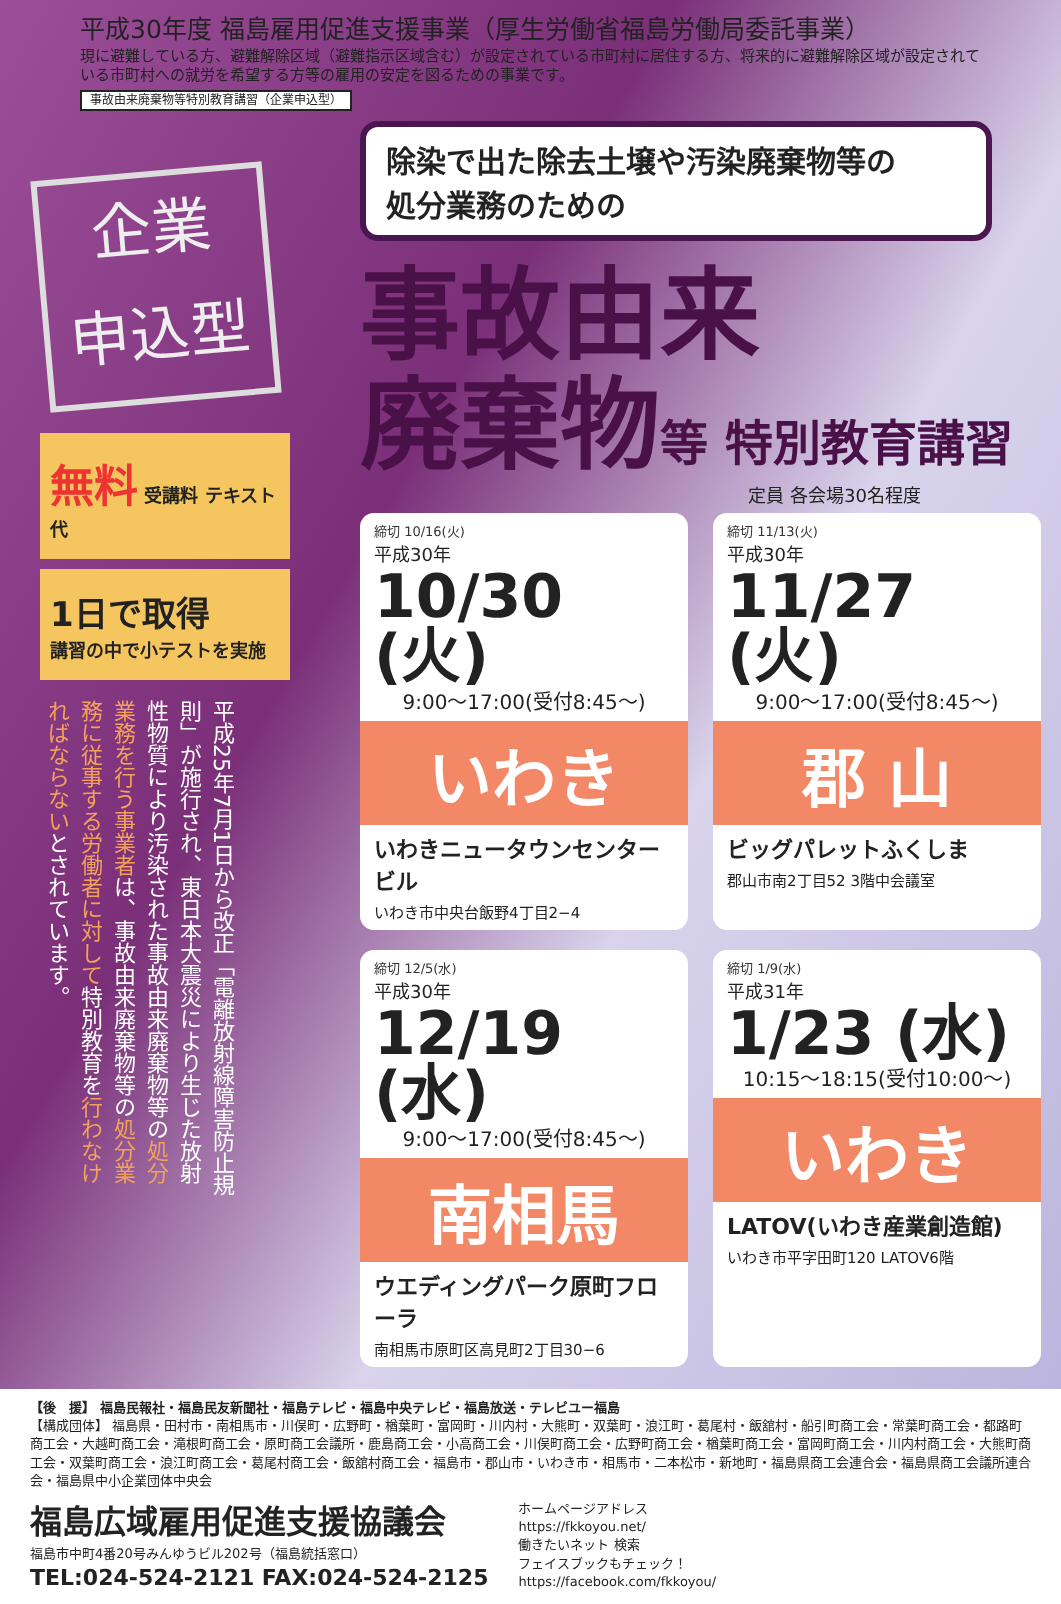平成30年度 福島雇用促進支援事業（厚生労働省福島労働局委託事業）
現に避難している方、避難解除区域（避難指示区域含む）が設定されている市町村に居住する方、将来的に避難解除区域が設定されている市町村への就労を希望する方等の雇用の安定を図るための事業です。
事故由来廃棄物等特別教育講習（企業申込型）
企業
申込型
無料 受講料 テキスト代
1日で取得
講習の中で小テストを実施
平成25年7月1日から改正「電離放射線障害防止規則」が施行され、東日本大震災により生じた放射性物質により汚染された事故由来廃棄物等の処分業務を行う事業者は、事故由来廃棄物等の処分業務に従事する労働者に対して特別教育を行わなければならないとされています。
除染で出た除去土壌や汚染廃棄物等の
処分業務のための
事故由来
廃棄物等 特別教育講習
定員 各会場30名程度
締切 10/16(火)
平成30年
10/30 (火)
9:00〜17:00(受付8:45〜)
いわき
いわきニュータウンセンタービル
いわき市中央台飯野4丁目2−4
締切 11/13(火)
平成30年
11/27 (火)
9:00〜17:00(受付8:45〜)
郡 山
ビッグパレットふくしま
郡山市南2丁目52 3階中会議室
締切 12/5(水)
平成30年
12/19 (水)
9:00〜17:00(受付8:45〜)
南相馬
ウエディングパーク原町フローラ
南相馬市原町区高見町2丁目30−6
締切 1/9(水)
平成31年
1/23 (水)
10:15〜18:15(受付10:00〜)
いわき
LATOV(いわき産業創造館)
いわき市平字田町120 LATOV6階
【後　援】 福島民報社・福島民友新聞社・福島テレビ・福島中央テレビ・福島放送・テレビユー福島
【構成団体】 福島県・田村市・南相馬市・川俣町・広野町・楢葉町・富岡町・川内村・大熊町・双葉町・浪江町・葛尾村・飯舘村・船引町商工会・常葉町商工会・都路町商工会・大越町商工会・滝根町商工会・原町商工会議所・鹿島商工会・小高商工会・川俣町商工会・広野町商工会・楢葉町商工会・富岡町商工会・川内村商工会・大熊町商工会・双葉町商工会・浪江町商工会・葛尾村商工会・飯舘村商工会・福島市・郡山市・いわき市・相馬市・二本松市・新地町・福島県商工会連合会・福島県商工会議所連合会・福島県中小企業団体中央会
福島広域雇用促進支援協議会
福島市中町4番20号みんゆうビル202号（福島統括窓口）
TEL:024-524-2121 FAX:024-524-2125
ホームページアドレス
https://fkkoyou.net/
働きたいネット 検索
フェイスブックもチェック！
https://facebook.com/fkkoyou/